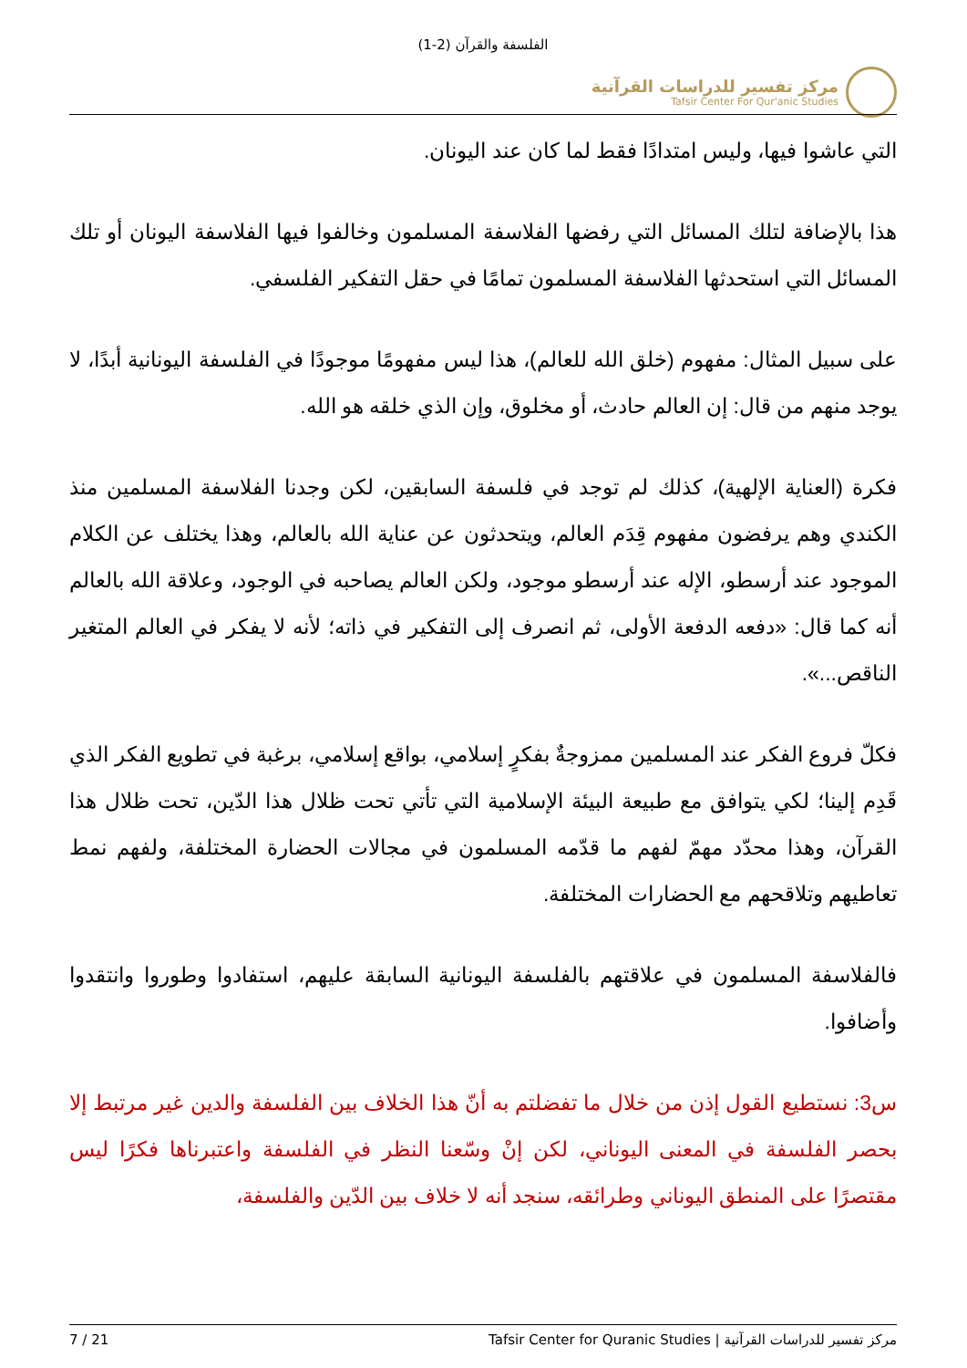الفلسفة والقرآن (2-1)
مركز تفسير للدراسات القرآنية
Tafsir Center For Qur'anic Studies
التي عاشوا فيها، وليس امتدادًا فقط لما كان عند اليونان.
هذا بالإضافة لتلك المسائل التي رفضها الفلاسفة المسلمون وخالفوا فيها الفلاسفة اليونان أو تلك المسائل التي استحدثها الفلاسفة المسلمون تمامًا في حقل التفكير الفلسفي.
على سبيل المثال: مفهوم (خلق الله للعالم)، هذا ليس مفهومًا موجودًا في الفلسفة اليونانية أبدًا، لا يوجد منهم من قال: إن العالم حادث، أو مخلوق، وإن الذي خلقه هو الله.
فكرة (العناية الإلهية)، كذلك لم توجد في فلسفة السابقين، لكن وجدنا الفلاسفة المسلمين منذ الكندي وهم يرفضون مفهوم قِدَم العالم، ويتحدثون عن عناية الله بالعالم، وهذا يختلف عن الكلام الموجود عند أرسطو، الإله عند أرسطو موجود، ولكن العالم يصاحبه في الوجود، وعلاقة الله بالعالم أنه كما قال: «دفعه الدفعة الأولى، ثم انصرف إلى التفكير في ذاته؛ لأنه لا يفكر في العالم المتغير الناقص...».
فكلّ فروع الفكر عند المسلمين ممزوجةٌ بفكرٍ إسلامي، بواقع إسلامي، برغبة في تطويع الفكر الذي قَدِم إلينا؛ لكي يتوافق مع طبيعة البيئة الإسلامية التي تأتي تحت ظلال هذا الدّين، تحت ظلال هذا القرآن، وهذا محدّد مهمّ لفهم ما قدّمه المسلمون في مجالات الحضارة المختلفة، ولفهم نمط تعاطيهم وتلاقحهم مع الحضارات المختلفة.
فالفلاسفة المسلمون في علاقتهم بالفلسفة اليونانية السابقة عليهم، استفادوا وطوروا وانتقدوا وأضافوا.
س3: نستطيع القول إذن من خلال ما تفضلتم به أنّ هذا الخلاف بين الفلسفة والدين غير مرتبط إلا بحصر الفلسفة في المعنى اليوناني، لكن إنْ وسّعنا النظر في الفلسفة واعتبرناها فكرًا ليس مقتصرًا على المنطق اليوناني وطرائقه، سنجد أنه لا خلاف بين الدّين والفلسفة،
7 / 21 Tafsir Center for Quranic Studies | مركز تفسير للدراسات القرآنية